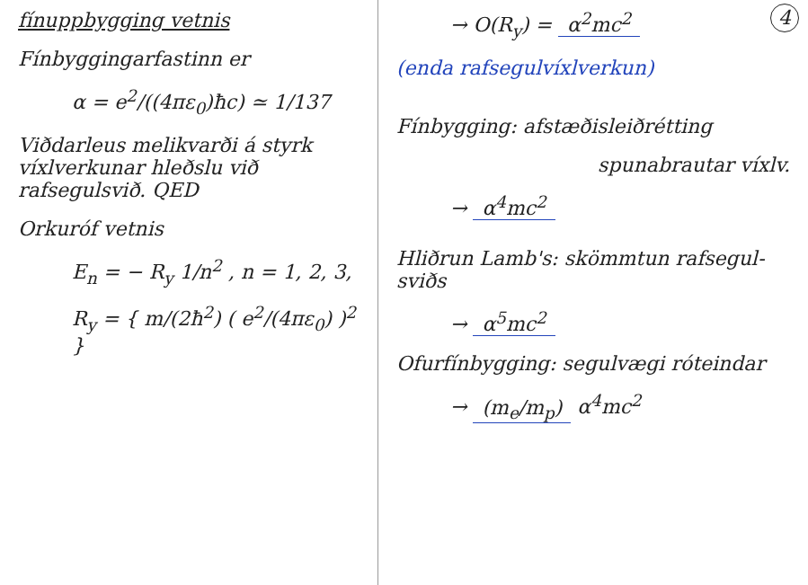fínuppbygging vetnis
Fínbyggingarfastinn er
α = e<sup>2</sup>/((4πε<sub>0</sub>)ħc) ≃ 1/137
Viðdarleus melikvarði á styrk víxlverkunar hleðslu við rafsegulsvið. QED
Orkuróf vetnis
E<sub>n</sub> = − R<sub>y</sub> 1/n<sup>2</sup> , n = 1, 2, 3,
R<sub>y</sub> = { m/(2ħ<sup>2</sup>) ( e<sup>2</sup>/(4πε<sub>0</sub>) )<sup>2</sup> }
4
→ O(R<sub>y</sub>) = α<sup>2</sup>mc<sup>2</sup>
(enda rafsegulvíxlverkun)
Fínbygging: afstæðisleiðrétting
spunabrautar víxlv.
→ α<sup>4</sup>mc<sup>2</sup>
Hliðrun Lamb's: skömmtun rafsegul-sviðs
→ α<sup>5</sup>mc<sup>2</sup>
Ofurfínbygging: segulvægi róteindar
→ (m<sub>e</sub>/m<sub>p</sub>) α<sup>4</sup>mc<sup>2</sup>